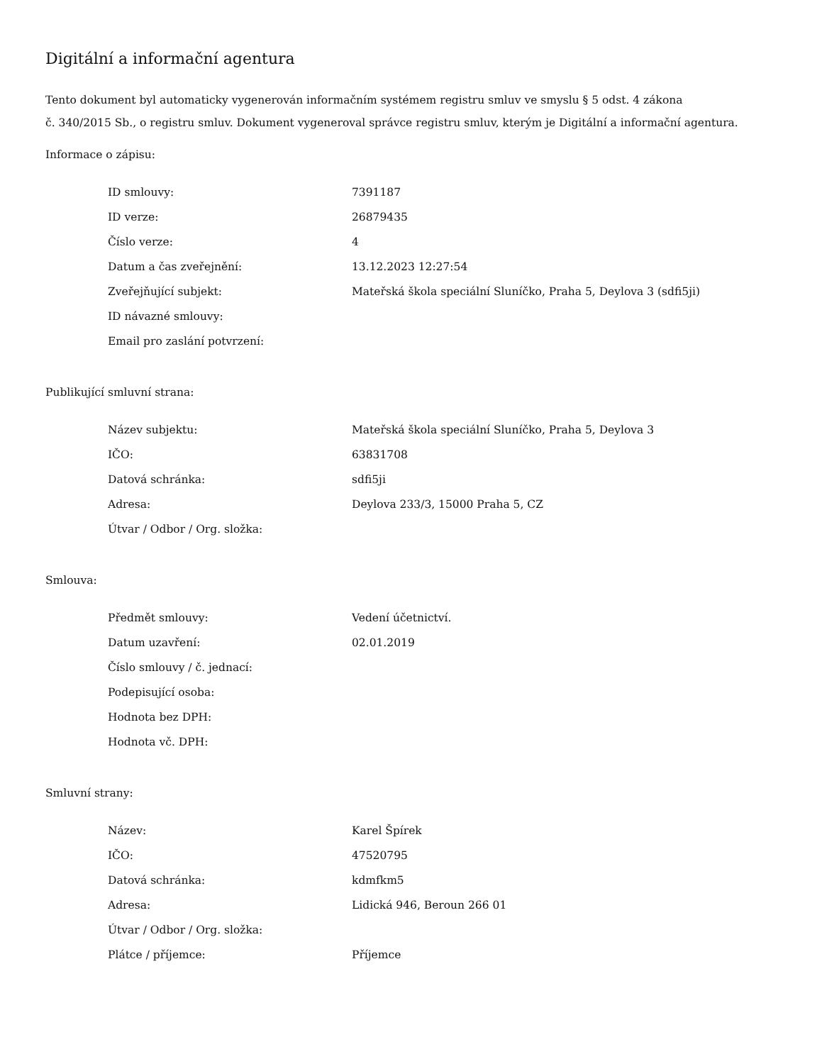Digitální a informační agentura
Tento dokument byl automaticky vygenerován informačním systémem registru smluv ve smyslu § 5 odst. 4 zákona
č. 340/2015 Sb., o registru smluv. Dokument vygeneroval správce registru smluv, kterým je Digitální a informační agentura.
Informace o zápisu:
| ID smlouvy: | 7391187 |
| ID verze: | 26879435 |
| Číslo verze: | 4 |
| Datum a čas zveřejnění: | 13.12.2023 12:27:54 |
| Zveřejňující subjekt: | Mateřská škola speciální Sluníčko, Praha 5, Deylova 3 (sdfi5ji) |
| ID návazné smlouvy: | |
| Email pro zaslání potvrzení: | |
Publikující smluvní strana:
| Název subjektu: | Mateřská škola speciální Sluníčko, Praha 5, Deylova 3 |
| IČO: | 63831708 |
| Datová schránka: | sdfi5ji |
| Adresa: | Deylova 233/3, 15000 Praha 5, CZ |
| Útvar / Odbor / Org. složka: | |
Smlouva:
| Předmět smlouvy: | Vedení účetnictví. |
| Datum uzavření: | 02.01.2019 |
| Číslo smlouvy / č. jednací: | |
| Podepisující osoba: | |
| Hodnota bez DPH: | |
| Hodnota vč. DPH: | |
Smluvní strany:
| Název: | Karel Špírek |
| IČO: | 47520795 |
| Datová schránka: | kdmfkm5 |
| Adresa: | Lidická 946, Beroun 266 01 |
| Útvar / Odbor / Org. složka: | |
| Plátce / příjemce: | Příjemce |